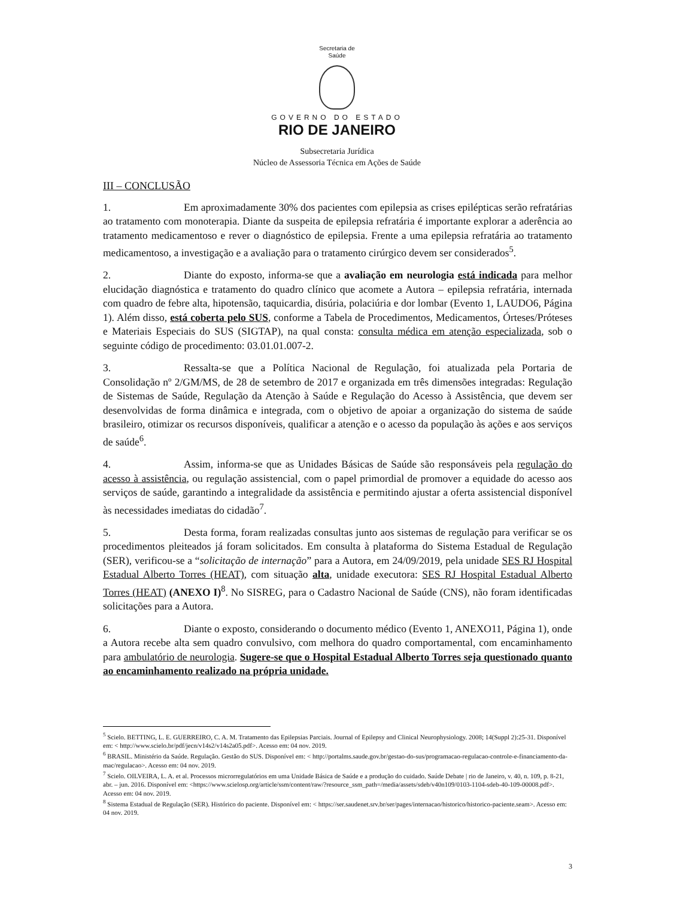Secretaria de
Saúde
GOVERNO DO ESTADO
RIO DE JANEIRO
Subsecretaria Jurídica
Núcleo de Assessoria Técnica em Ações de Saúde
III – CONCLUSÃO
1. Em aproximadamente 30% dos pacientes com epilepsia as crises epilépticas serão refratárias ao tratamento com monoterapia. Diante da suspeita de epilepsia refratária é importante explorar a aderência ao tratamento medicamentoso e rever o diagnóstico de epilepsia. Frente a uma epilepsia refratária ao tratamento medicamentoso, a investigação e a avaliação para o tratamento cirúrgico devem ser considerados<sup>5</sup>.
2. Diante do exposto, informa-se que a avaliação em neurologia está indicada para melhor elucidação diagnóstica e tratamento do quadro clínico que acomete a Autora – epilepsia refratária, internada com quadro de febre alta, hipotensão, taquicardia, disúria, polaciúria e dor lombar (Evento 1, LAUDO6, Página 1). Além disso, está coberta pelo SUS, conforme a Tabela de Procedimentos, Medicamentos, Órteses/Próteses e Materiais Especiais do SUS (SIGTAP), na qual consta: consulta médica em atenção especializada, sob o seguinte código de procedimento: 03.01.01.007-2.
3. Ressalta-se que a Política Nacional de Regulação, foi atualizada pela Portaria de Consolidação nº 2/GM/MS, de 28 de setembro de 2017 e organizada em três dimensões integradas: Regulação de Sistemas de Saúde, Regulação da Atenção à Saúde e Regulação do Acesso à Assistência, que devem ser desenvolvidas de forma dinâmica e integrada, com o objetivo de apoiar a organização do sistema de saúde brasileiro, otimizar os recursos disponíveis, qualificar a atenção e o acesso da população às ações e aos serviços de saúde<sup>6</sup>.
4. Assim, informa-se que as Unidades Básicas de Saúde são responsáveis pela regulação do acesso à assistência, ou regulação assistencial, com o papel primordial de promover a equidade do acesso aos serviços de saúde, garantindo a integralidade da assistência e permitindo ajustar a oferta assistencial disponível às necessidades imediatas do cidadão<sup>7</sup>.
5. Desta forma, foram realizadas consultas junto aos sistemas de regulação para verificar se os procedimentos pleiteados já foram solicitados. Em consulta à plataforma do Sistema Estadual de Regulação (SER), verificou-se a “solicitação de internação” para a Autora, em 24/09/2019, pela unidade SES RJ Hospital Estadual Alberto Torres (HEAT), com situação alta, unidade executora: SES RJ Hospital Estadual Alberto Torres (HEAT) (ANEXO I)<sup>8</sup>. No SISREG, para o Cadastro Nacional de Saúde (CNS), não foram identificadas solicitações para a Autora.
6. Diante o exposto, considerando o documento médico (Evento 1, ANEXO11, Página 1), onde a Autora recebe alta sem quadro convulsivo, com melhora do quadro comportamental, com encaminhamento para ambulatório de neurologia. Sugere-se que o Hospital Estadual Alberto Torres seja questionado quanto ao encaminhamento realizado na própria unidade.
<sup>5</sup> Scielo. BETTING, L. E. GUERREIRO, C. A. M. Tratamento das Epilepsias Parciais. Journal of Epilepsy and Clinical Neurophysiology. 2008; 14(Suppl 2):25-31. Disponível em: < http://www.scielo.br/pdf/jecn/v14s2/v14s2a05.pdf>. Acesso em: 04 nov. 2019.
<sup>6</sup> BRASIL. Ministério da Saúde. Regulação. Gestão do SUS. Disponível em: < http://portalms.saude.gov.br/gestao-do-sus/programacao-regulacao-controle-e-financiamento-da-mac/regulacao>. Acesso em: 04 nov. 2019.
<sup>7</sup> Scielo. OILVEIRA, L. A. et al. Processos microrregulatórios em uma Unidade Básica de Saúde e a produção do cuidado. Saúde Debate | rio de Janeiro, v. 40, n. 109, p. 8-21, abr. – jun. 2016. Disponível em: <https://www.scielosp.org/article/ssm/content/raw/?resource_ssm_path=/media/assets/sdeb/v40n109/0103-1104-sdeb-40-109-00008.pdf>. Acesso em: 04 nov. 2019.
<sup>8</sup> Sistema Estadual de Regulação (SER). Histórico do paciente. Disponível em: < https://ser.saudenet.srv.br/ser/pages/internacao/historico/historico-paciente.seam>. Acesso em: 04 nov. 2019.
3